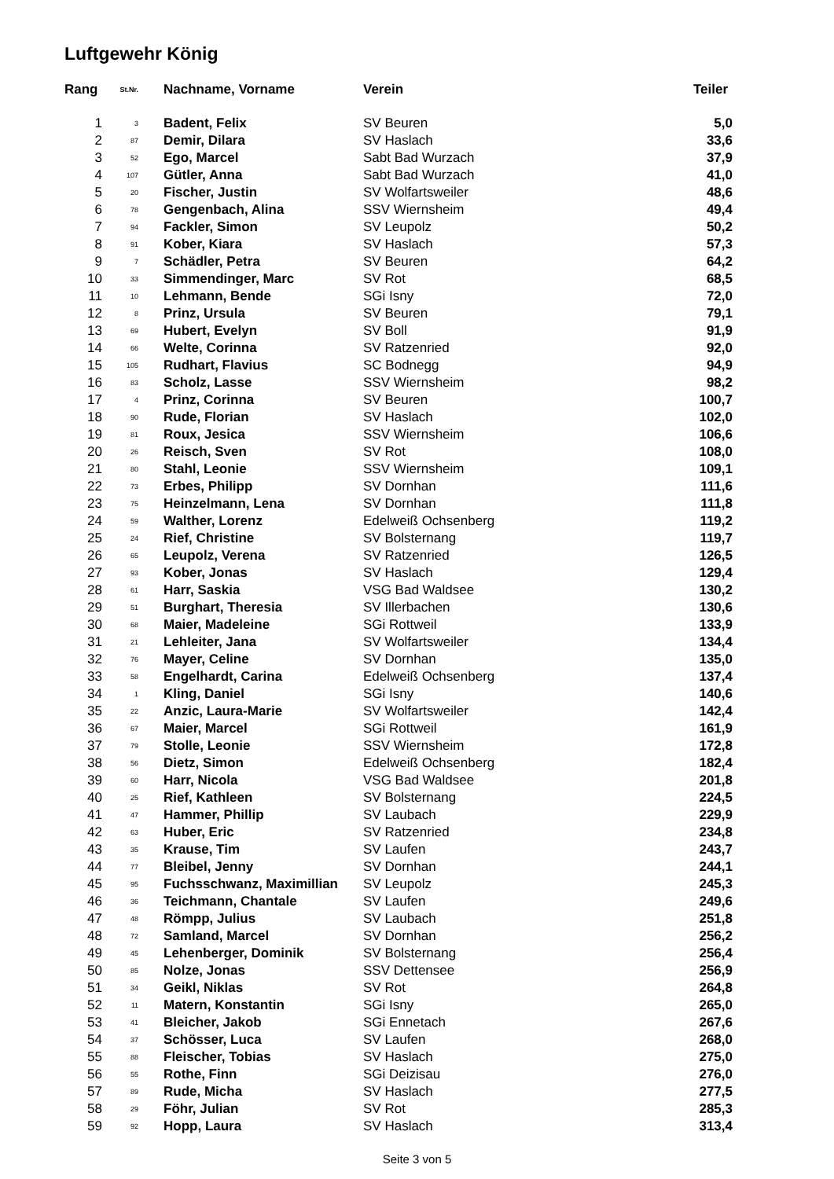Luftgewehr König
| Rang | St.Nr. | Nachname, Vorname | Verein | Teiler |
| --- | --- | --- | --- | --- |
| 1 | 3 | Badent, Felix | SV Beuren | 5,0 |
| 2 | 87 | Demir, Dilara | SV Haslach | 33,6 |
| 3 | 52 | Ego, Marcel | Sabt Bad Wurzach | 37,9 |
| 4 | 107 | Gütler, Anna | Sabt Bad Wurzach | 41,0 |
| 5 | 20 | Fischer, Justin | SV Wolfartsweiler | 48,6 |
| 6 | 78 | Gengenbach, Alina | SSV Wiernsheim | 49,4 |
| 7 | 94 | Fackler, Simon | SV Leupolz | 50,2 |
| 8 | 91 | Kober, Kiara | SV Haslach | 57,3 |
| 9 | 7 | Schädler, Petra | SV Beuren | 64,2 |
| 10 | 33 | Simmendinger, Marc | SV Rot | 68,5 |
| 11 | 10 | Lehmann, Bende | SGi Isny | 72,0 |
| 12 | 8 | Prinz, Ursula | SV Beuren | 79,1 |
| 13 | 69 | Hubert, Evelyn | SV Boll | 91,9 |
| 14 | 66 | Welte, Corinna | SV Ratzenried | 92,0 |
| 15 | 105 | Rudhart, Flavius | SC Bodnegg | 94,9 |
| 16 | 83 | Scholz, Lasse | SSV Wiernsheim | 98,2 |
| 17 | 4 | Prinz, Corinna | SV Beuren | 100,7 |
| 18 | 90 | Rude, Florian | SV Haslach | 102,0 |
| 19 | 81 | Roux, Jesica | SSV Wiernsheim | 106,6 |
| 20 | 26 | Reisch, Sven | SV Rot | 108,0 |
| 21 | 80 | Stahl, Leonie | SSV Wiernsheim | 109,1 |
| 22 | 73 | Erbes, Philipp | SV Dornhan | 111,6 |
| 23 | 75 | Heinzelmann, Lena | SV Dornhan | 111,8 |
| 24 | 59 | Walther, Lorenz | Edelweiß Ochsenberg | 119,2 |
| 25 | 24 | Rief, Christine | SV Bolsternang | 119,7 |
| 26 | 65 | Leupolz, Verena | SV Ratzenried | 126,5 |
| 27 | 93 | Kober, Jonas | SV Haslach | 129,4 |
| 28 | 61 | Harr, Saskia | VSG Bad Waldsee | 130,2 |
| 29 | 51 | Burghart, Theresia | SV Illerbachen | 130,6 |
| 30 | 68 | Maier, Madeleine | SGi Rottweil | 133,9 |
| 31 | 21 | Lehleiter, Jana | SV Wolfartsweiler | 134,4 |
| 32 | 76 | Mayer, Celine | SV Dornhan | 135,0 |
| 33 | 58 | Engelhardt, Carina | Edelweiß Ochsenberg | 137,4 |
| 34 | 1 | Kling, Daniel | SGi Isny | 140,6 |
| 35 | 22 | Anzic, Laura-Marie | SV Wolfartsweiler | 142,4 |
| 36 | 67 | Maier, Marcel | SGi Rottweil | 161,9 |
| 37 | 79 | Stolle, Leonie | SSV Wiernsheim | 172,8 |
| 38 | 56 | Dietz, Simon | Edelweiß Ochsenberg | 182,4 |
| 39 | 60 | Harr, Nicola | VSG Bad Waldsee | 201,8 |
| 40 | 25 | Rief, Kathleen | SV Bolsternang | 224,5 |
| 41 | 47 | Hammer, Phillip | SV Laubach | 229,9 |
| 42 | 63 | Huber, Eric | SV Ratzenried | 234,8 |
| 43 | 35 | Krause, Tim | SV Laufen | 243,7 |
| 44 | 77 | Bleibel, Jenny | SV Dornhan | 244,1 |
| 45 | 95 | Fuchsschwanz, Maximillian | SV Leupolz | 245,3 |
| 46 | 36 | Teichmann, Chantale | SV Laufen | 249,6 |
| 47 | 48 | Römpp, Julius | SV Laubach | 251,8 |
| 48 | 72 | Samland, Marcel | SV Dornhan | 256,2 |
| 49 | 45 | Lehenberger, Dominik | SV Bolsternang | 256,4 |
| 50 | 85 | Nolze, Jonas | SSV Dettensee | 256,9 |
| 51 | 34 | Geikl, Niklas | SV Rot | 264,8 |
| 52 | 11 | Matern, Konstantin | SGi Isny | 265,0 |
| 53 | 41 | Bleicher, Jakob | SGi Ennetach | 267,6 |
| 54 | 37 | Schösser, Luca | SV Laufen | 268,0 |
| 55 | 88 | Fleischer, Tobias | SV Haslach | 275,0 |
| 56 | 55 | Rothe, Finn | SGi Deizisau | 276,0 |
| 57 | 89 | Rude, Micha | SV Haslach | 277,5 |
| 58 | 29 | Föhr, Julian | SV Rot | 285,3 |
| 59 | 92 | Hopp, Laura | SV Haslach | 313,4 |
Seite 3 von 5